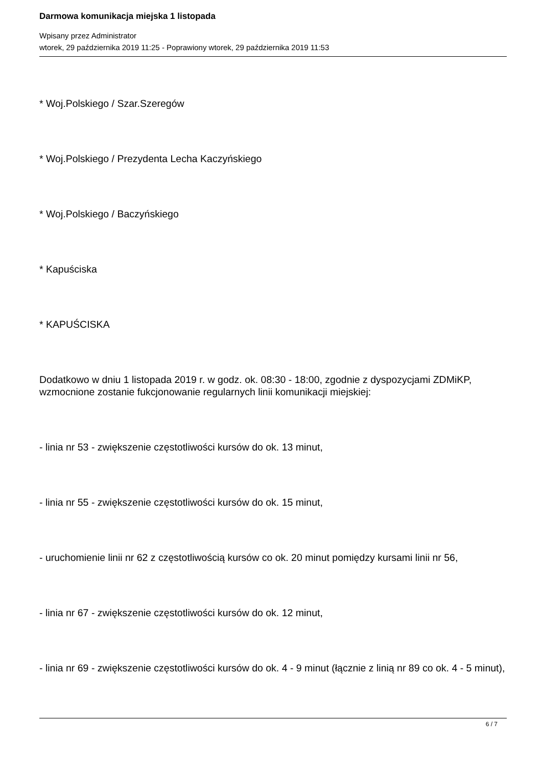Darmowa komunikacja miejska 1 listopada
Wpisany przez Administrator
wtorek, 29 października 2019 11:25 - Poprawiony wtorek, 29 października 2019 11:53
* Woj.Polskiego / Szar.Szeregów
* Woj.Polskiego / Prezydenta Lecha Kaczyńskiego
* Woj.Polskiego / Baczyńskiego
* Kapuściska
* KAPUŚCISKA
Dodatkowo w dniu 1 listopada 2019 r. w godz. ok. 08:30 - 18:00, zgodnie z dyspozycjami ZDMiKP, wzmocnione zostanie fukcjonowanie regularnych linii komunikacji miejskiej:
- linia nr 53 - zwiększenie częstotliwości kursów do ok. 13 minut,
- linia nr 55 - zwiększenie częstotliwości kursów do ok. 15 minut,
- uruchomienie linii nr 62 z częstotliwością kursów co ok. 20 minut pomiędzy kursami linii nr 56,
- linia nr 67 - zwiększenie częstotliwości kursów do ok. 12 minut,
- linia nr 69 - zwiększenie częstotliwości kursów do ok. 4 - 9 minut (łącznie z linią nr 89 co ok. 4 - 5 minut),
6 / 7